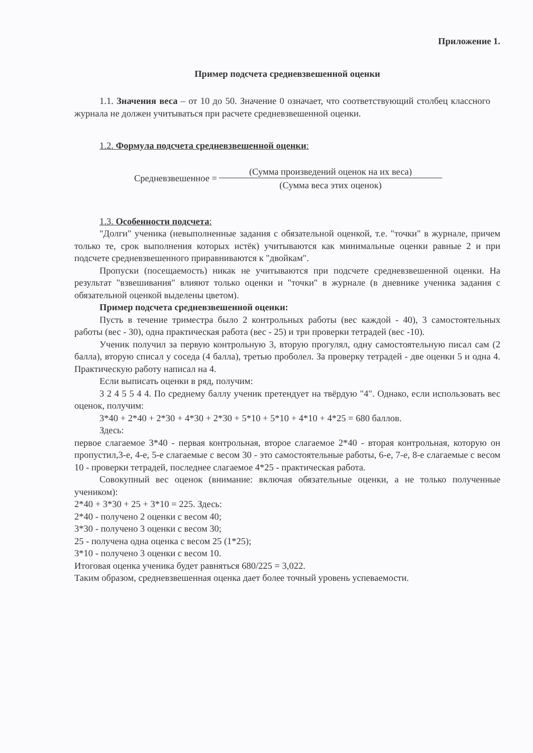Приложение 1.
Пример подсчета средневзвешенной оценки
1.1. Значения веса – от 10 до 50. Значение 0 означает, что соответствующий столбец классного журнала не должен учитываться при расчете средневзвешенной оценки.
1.2. Формула подсчета средневзвешенной оценки:
| Средневзвешенное = | (Сумма произведений оценок на их веса) |
| | (Сумма веса этих оценок) |
1.3. Особенности подсчета:
"Долги" ученика (невыполненные задания с обязательной оценкой, т.е. "точки" в журнале, причем только те, срок выполнения которых истёк) учитываются как минимальные оценки равные 2 и при подсчете средневзвешенного приравниваются к "двойкам".
Пропуски (посещаемость) никак не учитываются при подсчете средневзвешенной оценки. На результат "взвешивания" влияют только оценки и "точки" в журнале (в дневнике ученика задания с обязательной оценкой выделены цветом).
Пример подсчета средневзвешенной оценки:
Пусть в течение триместра было 2 контрольных работы (вес каждой - 40), 3 самостоятельных работы (вес - 30), одна практическая работа (вес - 25) и три проверки тетрадей (вес -10).
Ученик получил за первую контрольную 3, вторую прогулял, одну самостоятельную писал сам (2 балла), вторую списал у соседа (4 балла), третью проболел. За проверку тетрадей - две оценки 5 и одна 4. Практическую работу написал на 4.
Если выписать оценки в ряд, получим:
3 2 4 5 5 4 4. По среднему баллу ученик претендует на твёрдую "4". Однако, если использовать вес оценок, получим:
3*40 + 2*40 + 2*30 + 4*30 + 2*30 + 5*10 + 5*10 + 4*10 + 4*25 = 680 баллов.
Здесь:
первое слагаемое 3*40 - первая контрольная, второе слагаемое 2*40 - вторая контрольная, которую он пропустил,3-е, 4-е, 5-е слагаемые с весом 30 - это самостоятельные работы, 6-е, 7-е, 8-е слагаемые с весом 10 - проверки тетрадей, последнее слагаемое 4*25 - практическая работа.
Совокупный вес оценок (внимание: включая обязательные оценки, а не только полученные учеником):
2*40 + 3*30 + 25 + 3*10 = 225. Здесь:
2*40 - получено 2 оценки с весом 40;
3*30 - получено 3 оценки с весом 30;
25 - получена одна оценка с весом 25 (1*25);
3*10 - получено 3 оценки с весом 10.
Итоговая оценка ученика будет равняться 680/225 = 3,022.
Таким образом, средневзвешенная оценка дает более точный уровень успеваемости.